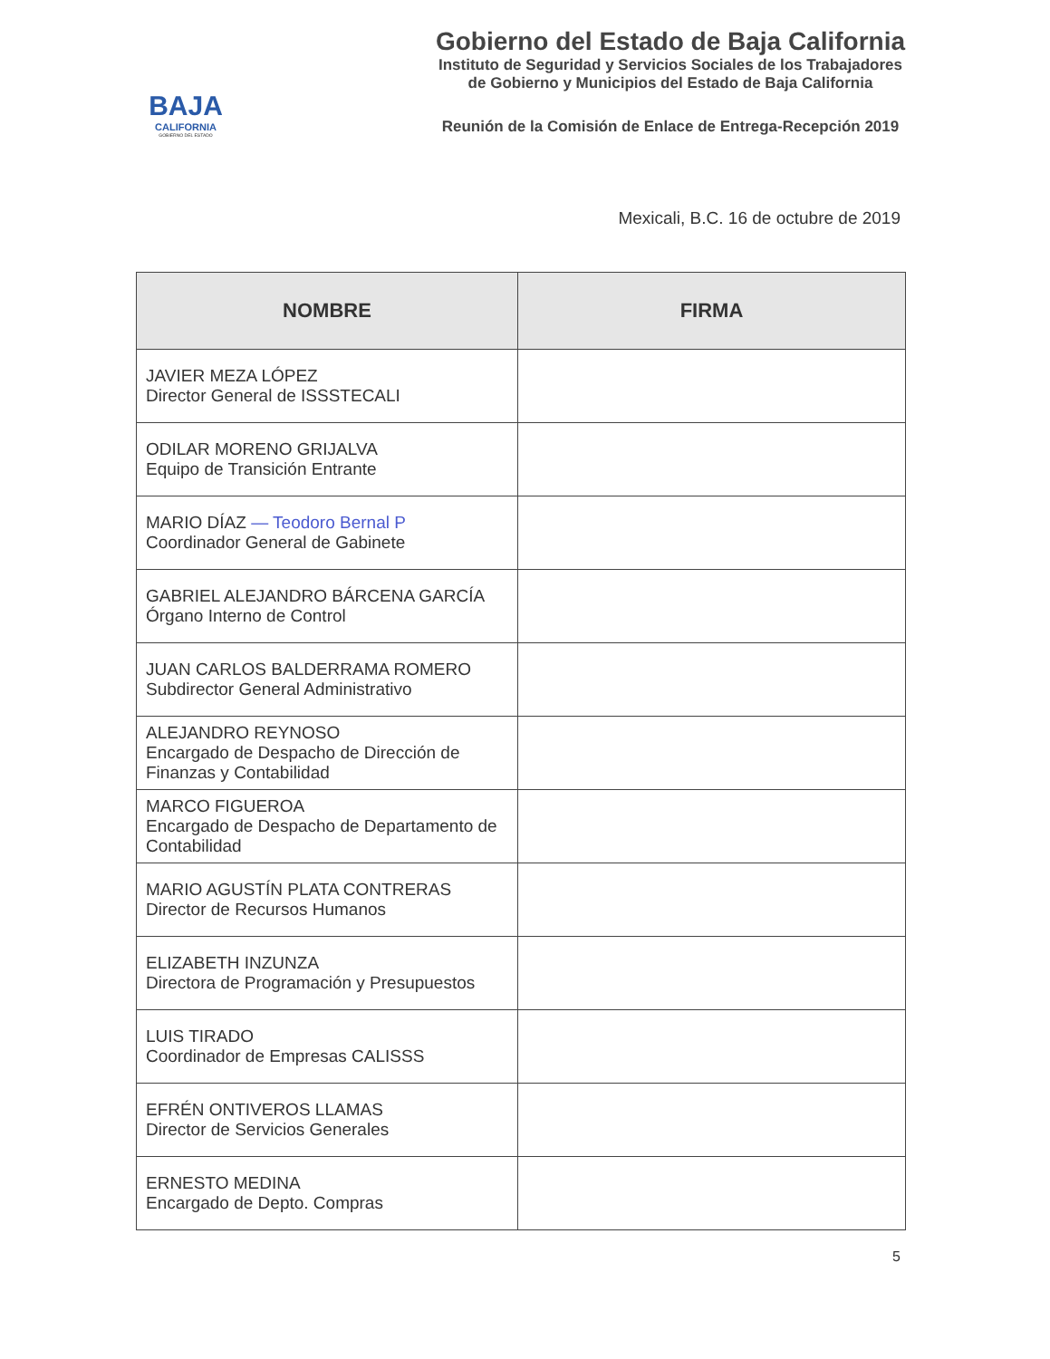BAJA
CALIFORNIA
GOBIERNO DEL ESTADO
Gobierno del Estado de Baja California
Instituto de Seguridad y Servicios Sociales de los Trabajadores
de Gobierno y Municipios del Estado de Baja California
Reunión de la Comisión de Enlace de Entrega-Recepción 2019
Mexicali, B.C. 16 de octubre de 2019
| NOMBRE | FIRMA |
| --- | --- |
| JAVIER MEZA LÓPEZ Director General de ISSSTECALI | |
| ODILAR MORENO GRIJALVA Equipo de Transición Entrante | |
| MARIO DÍAZ — Teodoro Bernal P Coordinador General de Gabinete | |
| GABRIEL ALEJANDRO BÁRCENA GARCÍA Órgano Interno de Control | |
| JUAN CARLOS BALDERRAMA ROMERO Subdirector General Administrativo | |
| ALEJANDRO REYNOSO Encargado de Despacho de Dirección de Finanzas y Contabilidad | |
| MARCO FIGUEROA Encargado de Despacho de Departamento de Contabilidad | |
| MARIO AGUSTÍN PLATA CONTRERAS Director de Recursos Humanos | |
| ELIZABETH INZUNZA Directora de Programación y Presupuestos | |
| LUIS TIRADO Coordinador de Empresas CALISSS | |
| EFRÉN ONTIVEROS LLAMAS Director de Servicios Generales | |
| ERNESTO MEDINA Encargado de Depto. Compras | |
5